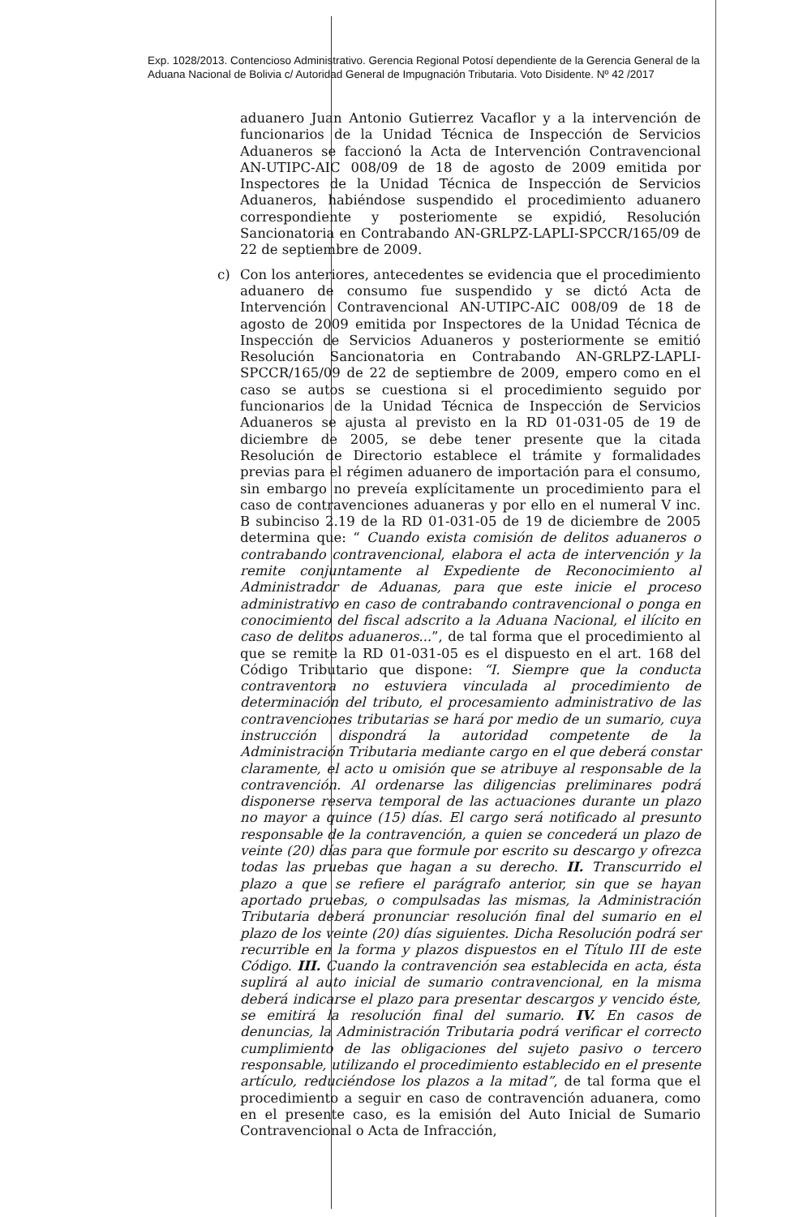Exp. 1028/2013. Contencioso Administrativo. Gerencia Regional Potosí dependiente de la Gerencia General de la Aduana Nacional de Bolivia c/ Autoridad General de Impugnación Tributaria. Voto Disidente. Nº 42 /2017
aduanero Juan Antonio Gutierrez Vacaflor y a la intervención de funcionarios de la Unidad Técnica de Inspección de Servicios Aduaneros se faccionó la Acta de Intervención Contravencional AN-UTIPC-AIC 008/09 de 18 de agosto de 2009 emitida por Inspectores de la Unidad Técnica de Inspección de Servicios Aduaneros, habiéndose suspendido el procedimiento aduanero correspondiente y posteriomente se expidió, Resolución Sancionatoria en Contrabando AN-GRLPZ-LAPLI-SPCCR/165/09 de 22 de septiembre de 2009.
c) Con los anteriores, antecedentes se evidencia que el procedimiento aduanero de consumo fue suspendido y se dictó Acta de Intervención Contravencional AN-UTIPC-AIC 008/09 de 18 de agosto de 2009 emitida por Inspectores de la Unidad Técnica de Inspección de Servicios Aduaneros y posteriormente se emitió Resolución Sancionatoria en Contrabando AN-GRLPZ-LAPLI-SPCCR/165/09 de 22 de septiembre de 2009, empero como en el caso se autos se cuestiona si el procedimiento seguido por funcionarios de la Unidad Técnica de Inspección de Servicios Aduaneros se ajusta al previsto en la RD 01-031-05 de 19 de diciembre de 2005, se debe tener presente que la citada Resolución de Directorio establece el trámite y formalidades previas para el régimen aduanero de importación para el consumo, sin embargo no preveía explícitamente un procedimiento para el caso de contravenciones aduaneras y por ello en el numeral V inc. B subinciso 2.19 de la RD 01-031-05 de 19 de diciembre de 2005 determina que: “ Cuando exista comisión de delitos aduaneros o contrabando contravencional, elabora el acta de intervención y la remite conjuntamente al Expediente de Reconocimiento al Administrador de Aduanas, para que este inicie el proceso administrativo en caso de contrabando contravencional o ponga en conocimiento del fiscal adscrito a la Aduana Nacional, el ilícito en caso de delitos aduaneros...”, de tal forma que el procedimiento al que se remite la RD 01-031-05 es el dispuesto en el art. 168 del Código Tributario que dispone: “I. Siempre que la conducta contraventora no estuviera vinculada al procedimiento de determinación del tributo, el procesamiento administrativo de las contravenciones tributarias se hará por medio de un sumario, cuya instrucción dispondrá la autoridad competente de la Administración Tributaria mediante cargo en el que deberá constar claramente, el acto u omisión que se atribuye al responsable de la contravención. Al ordenarse las diligencias preliminares podrá disponerse reserva temporal de las actuaciones durante un plazo no mayor a quince (15) días. El cargo será notificado al presunto responsable de la contravención, a quien se concederá un plazo de veinte (20) días para que formule por escrito su descargo y ofrezca todas las pruebas que hagan a su derecho. II. Transcurrido el plazo a que se refiere el parágrafo anterior, sin que se hayan aportado pruebas, o compulsadas las mismas, la Administración Tributaria deberá pronunciar resolución final del sumario en el plazo de los veinte (20) días siguientes. Dicha Resolución podrá ser recurrible en la forma y plazos dispuestos en el Título III de este Código. III. Cuando la contravención sea establecida en acta, ésta suplirá al auto inicial de sumario contravencional, en la misma deberá indicarse el plazo para presentar descargos y vencido éste, se emitirá la resolución final del sumario. IV. En casos de denuncias, la Administración Tributaria podrá verificar el correcto cumplimiento de las obligaciones del sujeto pasivo o tercero responsable, utilizando el procedimiento establecido en el presente artículo, reduciéndose los plazos a la mitad”, de tal forma que el procedimiento a seguir en caso de contravención aduanera, como en el presente caso, es la emisión del Auto Inicial de Sumario Contravencional o Acta de Infracción,